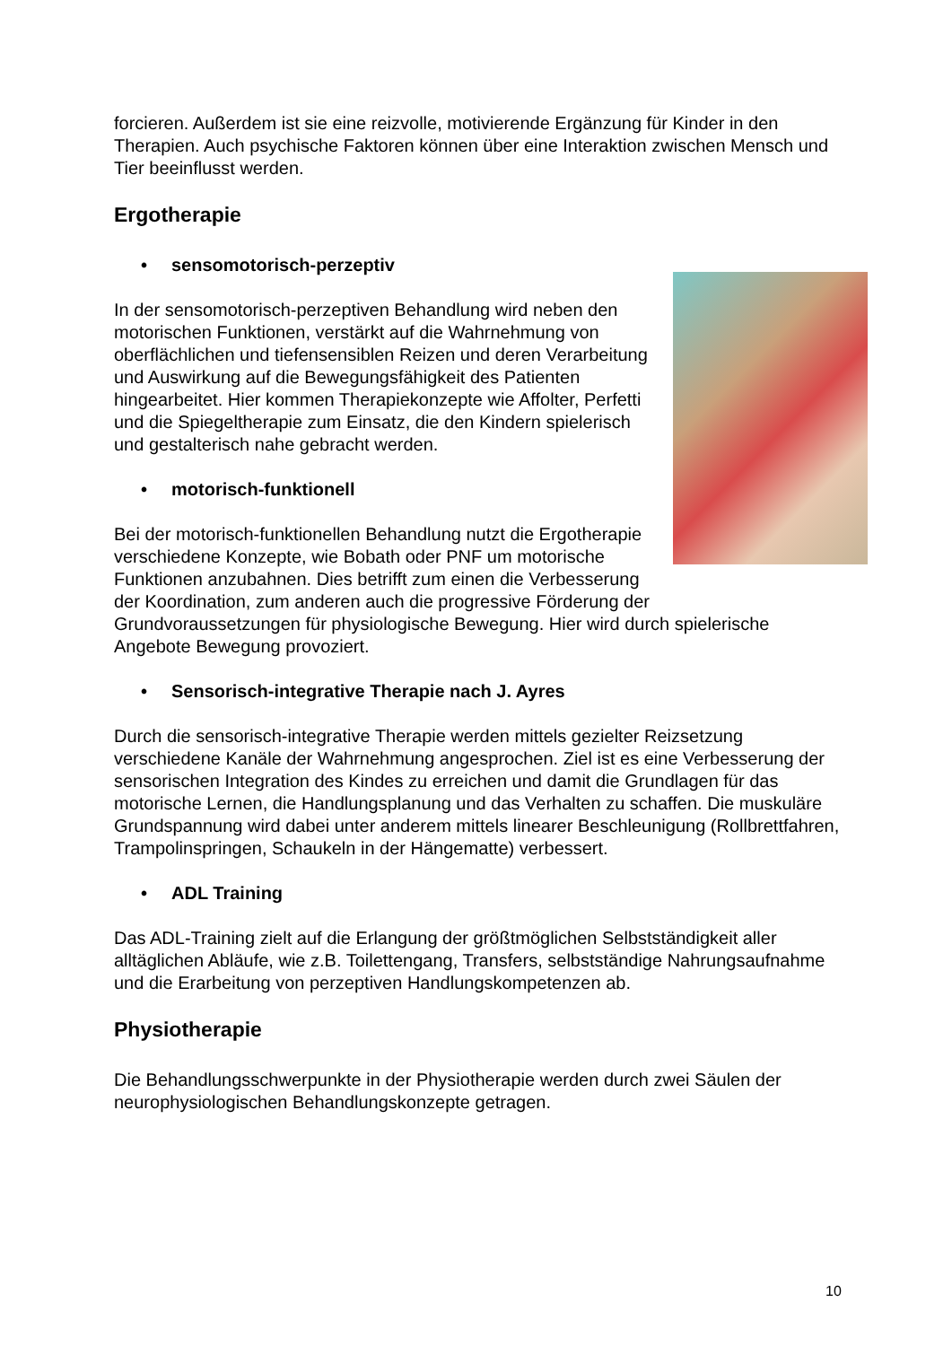forcieren. Außerdem ist sie eine reizvolle, motivierende Ergänzung für Kinder in den Therapien. Auch psychische Faktoren können über eine Interaktion zwischen Mensch und Tier beeinflusst werden.
Ergotherapie
• sensomotorisch-perzeptiv
In der sensomotorisch-perzeptiven Behandlung wird neben den motorischen Funktionen, verstärkt auf die Wahrnehmung von oberflächlichen und tiefensensiblen Reizen und deren Verarbeitung und Auswirkung auf die Bewegungsfähigkeit des Patienten hingearbeitet. Hier kommen Therapiekonzepte wie Affolter, Perfetti und die Spiegeltherapie zum Einsatz, die den Kindern spielerisch und gestalterisch nahe gebracht werden.
• motorisch-funktionell
Bei der motorisch-funktionellen Behandlung nutzt die Ergotherapie verschiedene Konzepte, wie Bobath oder PNF um motorische Funktionen anzubahnen. Dies betrifft zum einen die Verbesserung der Koordination, zum anderen auch die progressive Förderung der Grundvoraussetzungen für physiologische Bewegung. Hier wird durch spielerische Angebote Bewegung provoziert.
• Sensorisch-integrative Therapie nach J. Ayres
Durch die sensorisch-integrative Therapie werden mittels gezielter Reizsetzung verschiedene Kanäle der Wahrnehmung angesprochen. Ziel ist es eine Verbesserung der sensorischen Integration des Kindes zu erreichen und damit die Grundlagen für das motorische Lernen, die Handlungsplanung und das Verhalten zu schaffen. Die muskuläre Grundspannung wird dabei unter anderem mittels linearer Beschleunigung (Rollbrettfahren, Trampolinspringen, Schaukeln in der Hängematte) verbessert.
• ADL Training
Das ADL-Training zielt auf die Erlangung der größtmöglichen Selbstständigkeit aller alltäglichen Abläufe, wie z.B. Toilettengang, Transfers, selbstständige Nahrungsaufnahme und die Erarbeitung von perzeptiven Handlungskompetenzen ab.
Physiotherapie
Die Behandlungsschwerpunkte in der Physiotherapie werden durch zwei Säulen der neurophysiologischen Behandlungskonzepte getragen.
10